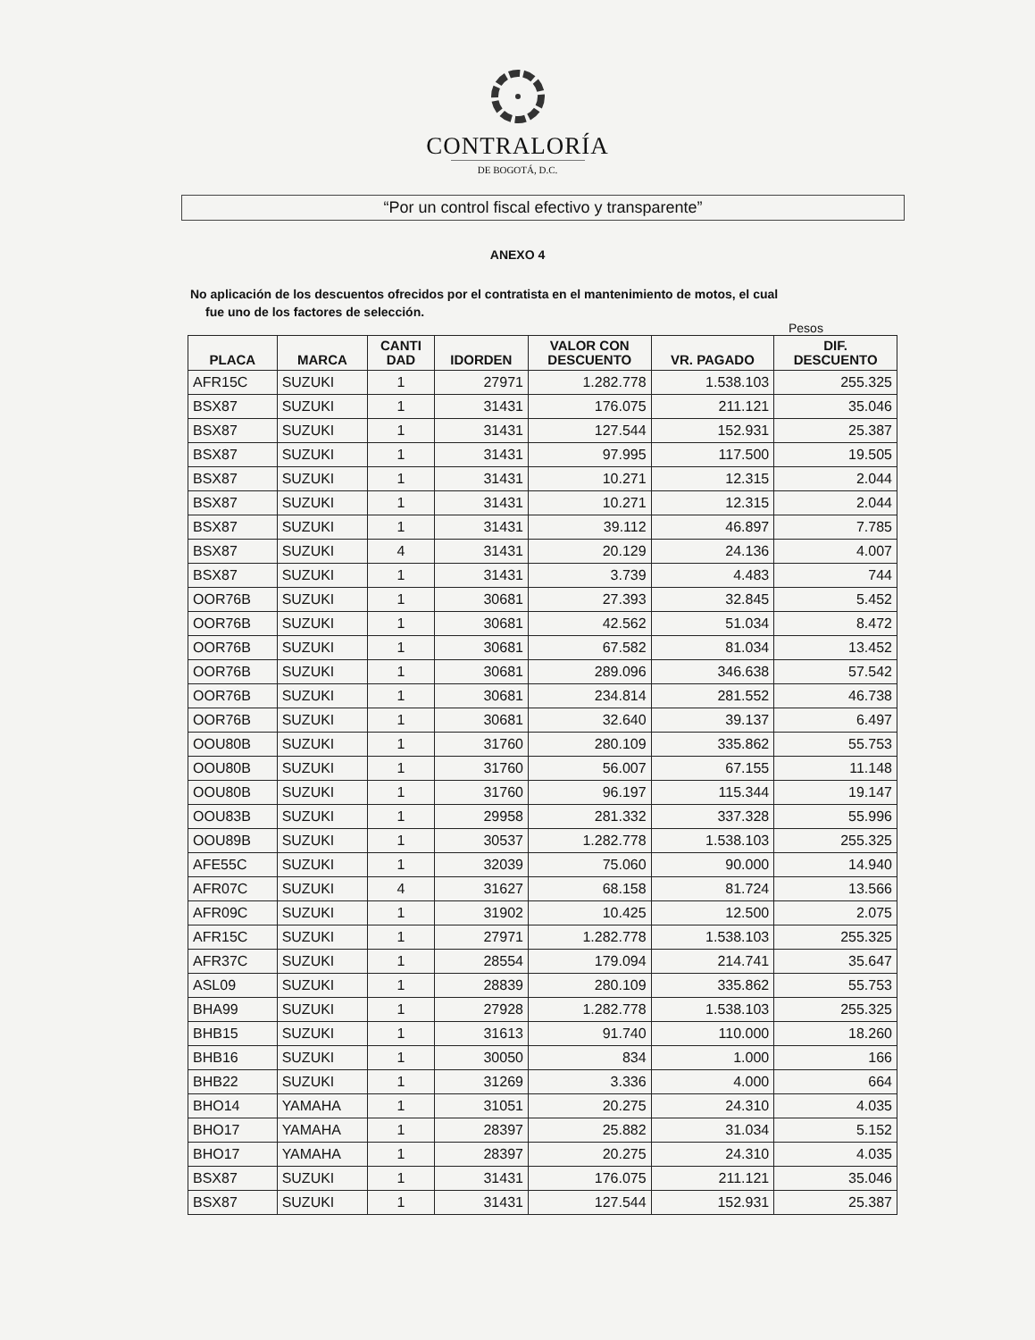CONTRALORÍA
DE BOGOTÁ, D.C.
“Por un control fiscal efectivo y transparente”
ANEXO 4
No aplicación de los descuentos ofrecidos por el contratista en el mantenimiento de motos, el cual
fue uno de los factores de selección.
Pesos
| PLACA | MARCA | CANTI DAD | IDORDEN | VALOR CON DESCUENTO | VR. PAGADO | DIF. DESCUENTO |
| --- | --- | --- | --- | --- | --- | --- |
| AFR15C | SUZUKI | 1 | 27971 | 1.282.778 | 1.538.103 | 255.325 |
| BSX87 | SUZUKI | 1 | 31431 | 176.075 | 211.121 | 35.046 |
| BSX87 | SUZUKI | 1 | 31431 | 127.544 | 152.931 | 25.387 |
| BSX87 | SUZUKI | 1 | 31431 | 97.995 | 117.500 | 19.505 |
| BSX87 | SUZUKI | 1 | 31431 | 10.271 | 12.315 | 2.044 |
| BSX87 | SUZUKI | 1 | 31431 | 10.271 | 12.315 | 2.044 |
| BSX87 | SUZUKI | 1 | 31431 | 39.112 | 46.897 | 7.785 |
| BSX87 | SUZUKI | 4 | 31431 | 20.129 | 24.136 | 4.007 |
| BSX87 | SUZUKI | 1 | 31431 | 3.739 | 4.483 | 744 |
| OOR76B | SUZUKI | 1 | 30681 | 27.393 | 32.845 | 5.452 |
| OOR76B | SUZUKI | 1 | 30681 | 42.562 | 51.034 | 8.472 |
| OOR76B | SUZUKI | 1 | 30681 | 67.582 | 81.034 | 13.452 |
| OOR76B | SUZUKI | 1 | 30681 | 289.096 | 346.638 | 57.542 |
| OOR76B | SUZUKI | 1 | 30681 | 234.814 | 281.552 | 46.738 |
| OOR76B | SUZUKI | 1 | 30681 | 32.640 | 39.137 | 6.497 |
| OOU80B | SUZUKI | 1 | 31760 | 280.109 | 335.862 | 55.753 |
| OOU80B | SUZUKI | 1 | 31760 | 56.007 | 67.155 | 11.148 |
| OOU80B | SUZUKI | 1 | 31760 | 96.197 | 115.344 | 19.147 |
| OOU83B | SUZUKI | 1 | 29958 | 281.332 | 337.328 | 55.996 |
| OOU89B | SUZUKI | 1 | 30537 | 1.282.778 | 1.538.103 | 255.325 |
| AFE55C | SUZUKI | 1 | 32039 | 75.060 | 90.000 | 14.940 |
| AFR07C | SUZUKI | 4 | 31627 | 68.158 | 81.724 | 13.566 |
| AFR09C | SUZUKI | 1 | 31902 | 10.425 | 12.500 | 2.075 |
| AFR15C | SUZUKI | 1 | 27971 | 1.282.778 | 1.538.103 | 255.325 |
| AFR37C | SUZUKI | 1 | 28554 | 179.094 | 214.741 | 35.647 |
| ASL09 | SUZUKI | 1 | 28839 | 280.109 | 335.862 | 55.753 |
| BHA99 | SUZUKI | 1 | 27928 | 1.282.778 | 1.538.103 | 255.325 |
| BHB15 | SUZUKI | 1 | 31613 | 91.740 | 110.000 | 18.260 |
| BHB16 | SUZUKI | 1 | 30050 | 834 | 1.000 | 166 |
| BHB22 | SUZUKI | 1 | 31269 | 3.336 | 4.000 | 664 |
| BHO14 | YAMAHA | 1 | 31051 | 20.275 | 24.310 | 4.035 |
| BHO17 | YAMAHA | 1 | 28397 | 25.882 | 31.034 | 5.152 |
| BHO17 | YAMAHA | 1 | 28397 | 20.275 | 24.310 | 4.035 |
| BSX87 | SUZUKI | 1 | 31431 | 176.075 | 211.121 | 35.046 |
| BSX87 | SUZUKI | 1 | 31431 | 127.544 | 152.931 | 25.387 |